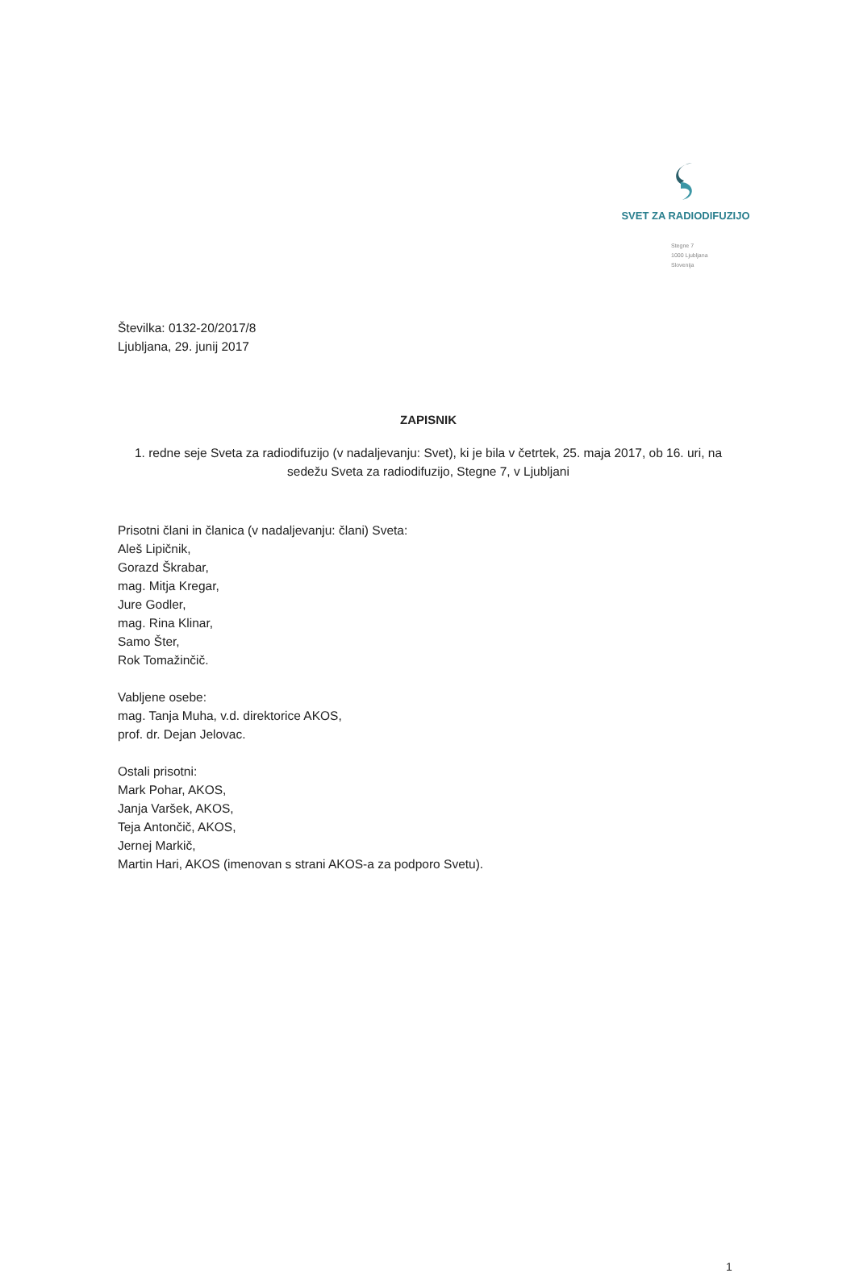SVET ZA RADIODIFUZIJO
Stegne 7
1000 Ljubljana
Slovenija
Številka: 0132-20/2017/8
Ljubljana, 29. junij 2017
ZAPISNIK
1. redne seje Sveta za radiodifuzijo (v nadaljevanju: Svet), ki je bila v četrtek, 25. maja 2017, ob 16. uri, na sedežu Sveta za radiodifuzijo, Stegne 7, v Ljubljani
Prisotni člani in članica (v nadaljevanju: člani) Sveta:
Aleš Lipičnik,
Gorazd Škrabar,
mag. Mitja Kregar,
Jure Godler,
mag. Rina Klinar,
Samo Šter,
Rok Tomažinčič.
Vabljene osebe:
mag. Tanja Muha, v.d. direktorice AKOS,
prof. dr. Dejan Jelovac.
Ostali prisotni:
Mark Pohar, AKOS,
Janja Varšek, AKOS,
Teja Antončič, AKOS,
Jernej Markič,
Martin Hari, AKOS (imenovan s strani AKOS-a za podporo Svetu).
1